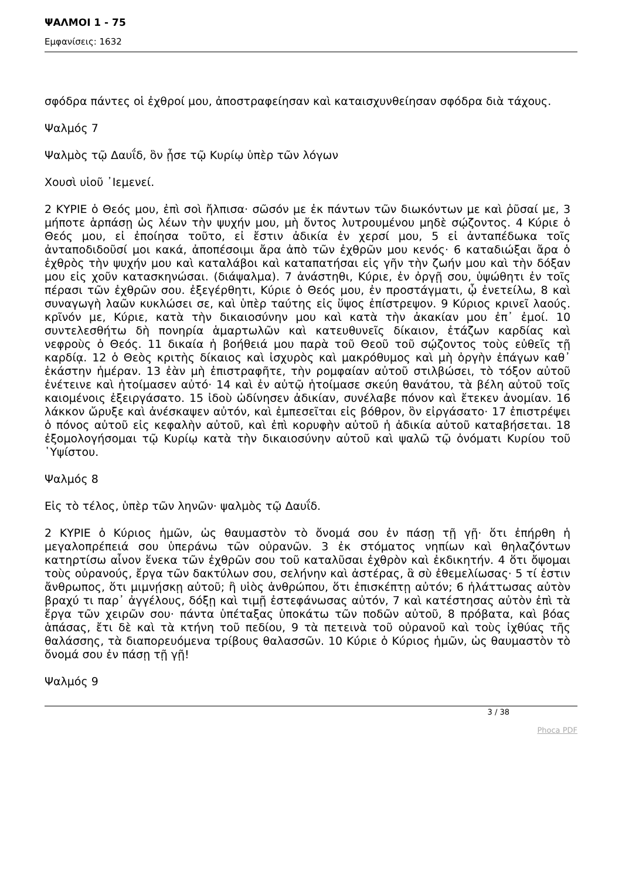ΨΑΛΜΟΙ 1 - 75
Εμφανίσεις: 1632
σφόδρα πάντες οἱ ἐχθροί μου, ἀποστραφείησαν καὶ καταισχυνθείησαν σφόδρα διὰ τάχους.
Ψαλμός 7
Ψαλμὸς τῷ Δαυΐδ, ὃν ᾖσε τῷ Κυρίῳ ὑπὲρ τῶν λόγων
Χουσὶ υἱοῦ ᾿Ιεμενεί.
2 ΚΥΡΙΕ ὁ Θεός μου, ἐπὶ σοὶ ἤλπισα· σῶσόν με ἐκ πάντων τῶν διωκόντων με καὶ ῥῦσαί με, 3 μήποτε ἁρπάσῃ ὡς λέων τὴν ψυχήν μου, μὴ ὄντος λυτρουμένου μηδὲ σῴζοντος. 4 Κύριε ὁ Θεός μου, εἰ ἐποίησα τοῦτο, εἰ ἔστιν ἀδικία ἐν χερσί μου, 5 εἰ ἀνταπέδωκα τοῖς ἀνταποδιδοῦσί μοι κακά, ἀποπέσοιμι ἄρα ἀπὸ τῶν ἐχθρῶν μου κενός· 6 καταδιώξαι ἄρα ὁ ἐχθρὸς τὴν ψυχήν μου καὶ καταλάβοι καὶ καταπατήσαι εἰς γῆν τὴν ζωήν μου καὶ τὴν δόξαν μου εἰς χοῦν κατασκηνώσαι. (διάψαλμα). 7 ἀνάστηθι, Κύριε, ἐν ὀργῇ σου, ὑψώθητι ἐν τοῖς πέρασι τῶν ἐχθρῶν σου. ἐξεγέρθητι, Κύριε ὁ Θεός μου, ἐν προστάγματι, ᾧ ἐνετείλω, 8 καὶ συναγωγὴ λαῶν κυκλώσει σε, καὶ ὑπὲρ ταύτης εἰς ὕψος ἐπίστρεψον. 9 Κύριος κρινεῖ λαούς. κρῖνόν με, Κύριε, κατὰ τὴν δικαιοσύνην μου καὶ κατὰ τὴν ἀκακίαν μου ἐπ᾿ ἐμοί. 10 συντελεσθήτω δὴ πονηρία ἁμαρτωλῶν καὶ κατευθυνεῖς δίκαιον, ἐτάζων καρδίας καὶ νεφροὺς ὁ Θεός. 11 δικαία ἡ βοήθειά μου παρὰ τοῦ Θεοῦ τοῦ σῴζοντος τοὺς εὐθεῖς τῇ καρδίᾳ. 12 ὁ Θεὸς κριτὴς δίκαιος καὶ ἰσχυρὸς καὶ μακρόθυμος καὶ μὴ ὀργὴν ἐπάγων καθ᾿ ἑκάστην ἡμέραν. 13 ἐὰν μὴ ἐπιστραφῆτε, τὴν ρομφαίαν αὐτοῦ στιλβώσει, τὸ τόξον αὐτοῦ ἐνέτεινε καὶ ἡτοίμασεν αὐτό· 14 καὶ ἐν αὐτῷ ἡτοίμασε σκεύη θανάτου, τὰ βέλη αὐτοῦ τοῖς καιομένοις ἐξειργάσατο. 15 ἰδοὺ ὠδίνησεν ἀδικίαν, συνέλαβε πόνον καὶ ἔτεκεν ἀνομίαν. 16 λάκκον ὤρυξε καὶ ἀνέσκαψεν αὐτόν, καὶ ἐμπεσεῖται εἰς βόθρον, ὃν εἰργάσατο· 17 ἐπιστρέψει ὁ πόνος αὐτοῦ εἰς κεφαλὴν αὐτοῦ, καὶ ἐπὶ κορυφὴν αὐτοῦ ἡ ἀδικία αὐτοῦ καταβήσεται. 18 ἐξομολογήσομαι τῷ Κυρίῳ κατὰ τὴν δικαιοσύνην αὐτοῦ καὶ ψαλῶ τῷ ὀνόματι Κυρίου τοῦ ῾Υψίστου.
Ψαλμός 8
Εἰς τὸ τέλος, ὑπὲρ τῶν ληνῶν· ψαλμὸς τῷ Δαυΐδ.
2 ΚΥΡΙΕ ὁ Κύριος ἡμῶν, ὡς θαυμαστὸν τὸ ὄνομά σου ἐν πάσῃ τῇ γῇ· ὅτι ἐπήρθη ἡ μεγαλοπρέπειά σου ὑπεράνω τῶν οὐρανῶν. 3 ἐκ στόματος νηπίων καὶ θηλαζόντων κατηρτίσω αἶνον ἕνεκα τῶν ἐχθρῶν σου τοῦ καταλῦσαι ἐχθρὸν καὶ ἐκδικητήν. 4 ὅτι ὄψομαι τοὺς οὐρανούς, ἔργα τῶν δακτύλων σου, σελήνην καὶ ἀστέρας, ἃ σὺ ἐθεμελίωσας· 5 τί ἐστιν ἄνθρωπος, ὅτι μιμνῄσκῃ αὐτοῦ; ἢ υἱὸς ἀνθρώπου, ὅτι ἐπισκέπτῃ αὐτόν; 6 ἠλάττωσας αὐτὸν βραχύ τι παρ᾿ ἀγγέλους, δόξῃ καὶ τιμῇ ἐστεφάνωσας αὐτόν, 7 καὶ κατέστησας αὐτὸν ἐπὶ τὰ ἔργα τῶν χειρῶν σου· πάντα ὑπέταξας ὑποκάτω τῶν ποδῶν αὐτοῦ, 8 πρόβατα, καὶ βόας ἁπάσας, ἔτι δὲ καὶ τὰ κτήνη τοῦ πεδίου, 9 τὰ πετεινὰ τοῦ οὐρανοῦ καὶ τοὺς ἰχθύας τῆς θαλάσσης, τὰ διαπορευόμενα τρίβους θαλασσῶν. 10 Κύριε ὁ Κύριος ἡμῶν, ὡς θαυμαστὸν τὸ ὄνομά σου ἐν πάσῃ τῇ γῇ!
Ψαλμός 9
3 / 38
Phoca PDF